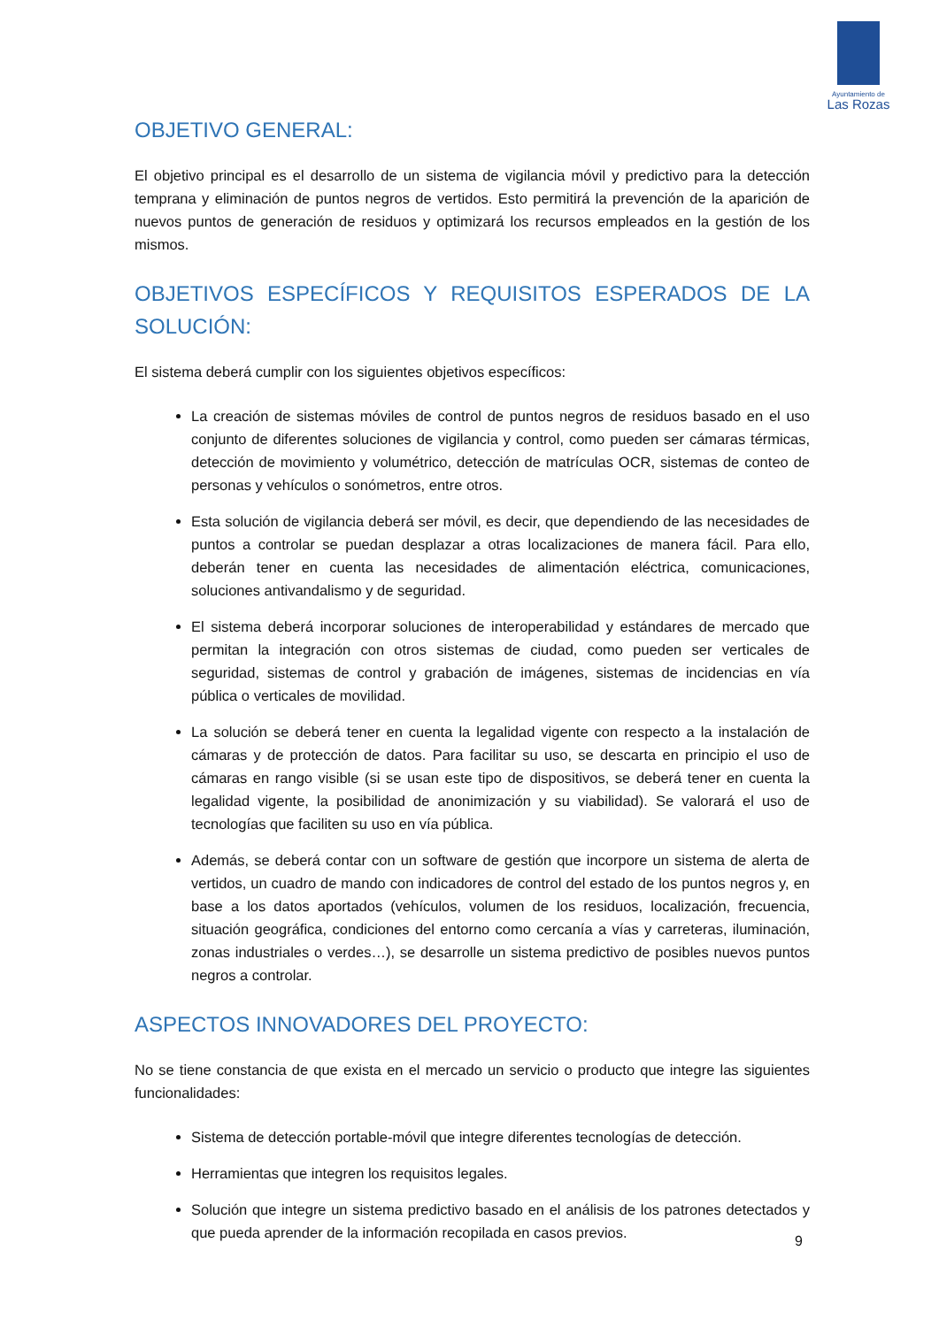Ayuntamiento de
Las Rozas
OBJETIVO GENERAL:
El objetivo principal es el desarrollo de un sistema de vigilancia móvil y predictivo para la detección temprana y eliminación de puntos negros de vertidos. Esto permitirá la prevención de la aparición de nuevos puntos de generación de residuos y optimizará los recursos empleados en la gestión de los mismos.
OBJETIVOS ESPECÍFICOS Y REQUISITOS ESPERADOS DE LA SOLUCIÓN:
El sistema deberá cumplir con los siguientes objetivos específicos:
La creación de sistemas móviles de control de puntos negros de residuos basado en el uso conjunto de diferentes soluciones de vigilancia y control, como pueden ser cámaras térmicas, detección de movimiento y volumétrico, detección de matrículas OCR, sistemas de conteo de personas y vehículos o sonómetros, entre otros.
Esta solución de vigilancia deberá ser móvil, es decir, que dependiendo de las necesidades de puntos a controlar se puedan desplazar a otras localizaciones de manera fácil. Para ello, deberán tener en cuenta las necesidades de alimentación eléctrica, comunicaciones, soluciones antivandalismo y de seguridad.
El sistema deberá incorporar soluciones de interoperabilidad y estándares de mercado que permitan la integración con otros sistemas de ciudad, como pueden ser verticales de seguridad, sistemas de control y grabación de imágenes, sistemas de incidencias en vía pública o verticales de movilidad.
La solución se deberá tener en cuenta la legalidad vigente con respecto a la instalación de cámaras y de protección de datos. Para facilitar su uso, se descarta en principio el uso de cámaras en rango visible (si se usan este tipo de dispositivos, se deberá tener en cuenta la legalidad vigente, la posibilidad de anonimización y su viabilidad). Se valorará el uso de tecnologías que faciliten su uso en vía pública.
Además, se deberá contar con un software de gestión que incorpore un sistema de alerta de vertidos, un cuadro de mando con indicadores de control del estado de los puntos negros y, en base a los datos aportados (vehículos, volumen de los residuos, localización, frecuencia, situación geográfica, condiciones del entorno como cercanía a vías y carreteras, iluminación, zonas industriales o verdes…), se desarrolle un sistema predictivo de posibles nuevos puntos negros a controlar.
ASPECTOS INNOVADORES DEL PROYECTO:
No se tiene constancia de que exista en el mercado un servicio o producto que integre las siguientes funcionalidades:
Sistema de detección portable-móvil que integre diferentes tecnologías de detección.
Herramientas que integren los requisitos legales.
Solución que integre un sistema predictivo basado en el análisis de los patrones detectados y que pueda aprender de la información recopilada en casos previos.
9